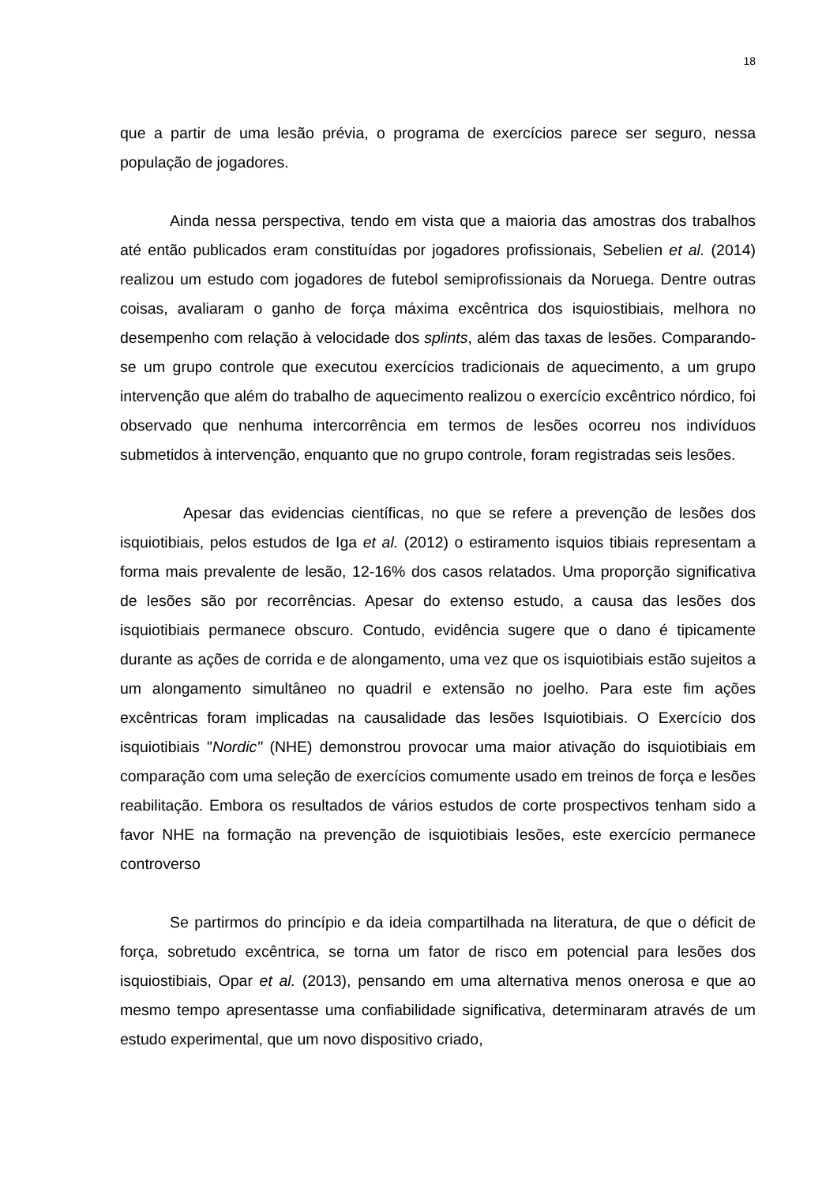18
que a partir de uma lesão prévia, o programa de exercícios parece ser seguro, nessa população de jogadores.
Ainda nessa perspectiva, tendo em vista que a maioria das amostras dos trabalhos até então publicados eram constituídas por jogadores profissionais, Sebelien et al. (2014) realizou um estudo com jogadores de futebol semiprofissionais da Noruega. Dentre outras coisas, avaliaram o ganho de força máxima excêntrica dos isquiostibiais, melhora no desempenho com relação à velocidade dos splints, além das taxas de lesões. Comparando-se um grupo controle que executou exercícios tradicionais de aquecimento, a um grupo intervenção que além do trabalho de aquecimento realizou o exercício excêntrico nórdico, foi observado que nenhuma intercorrência em termos de lesões ocorreu nos indivíduos submetidos à intervenção, enquanto que no grupo controle, foram registradas seis lesões.
Apesar das evidencias científicas, no que se refere a prevenção de lesões dos isquiotibiais, pelos estudos de Iga et al. (2012) o estiramento isquios tibiais representam a forma mais prevalente de lesão, 12-16% dos casos relatados. Uma proporção significativa de lesões são por recorrências. Apesar do extenso estudo, a causa das lesões dos isquiotibiais permanece obscuro. Contudo, evidência sugere que o dano é tipicamente durante as ações de corrida e de alongamento, uma vez que os isquiotibiais estão sujeitos a um alongamento simultâneo no quadril e extensão no joelho. Para este fim ações excêntricas foram implicadas na causalidade das lesões Isquiotibiais. O Exercício dos isquiotibiais "Nordic" (NHE) demonstrou provocar uma maior ativação do isquiotibiais em comparação com uma seleção de exercícios comumente usado em treinos de força e lesões reabilitação. Embora os resultados de vários estudos de corte prospectivos tenham sido a favor NHE na formação na prevenção de isquiotibiais lesões, este exercício permanece controverso
Se partirmos do princípio e da ideia compartilhada na literatura, de que o déficit de força, sobretudo excêntrica, se torna um fator de risco em potencial para lesões dos isquiostibiais, Opar et al. (2013), pensando em uma alternativa menos onerosa e que ao mesmo tempo apresentasse uma confiabilidade significativa, determinaram através de um estudo experimental, que um novo dispositivo criado,